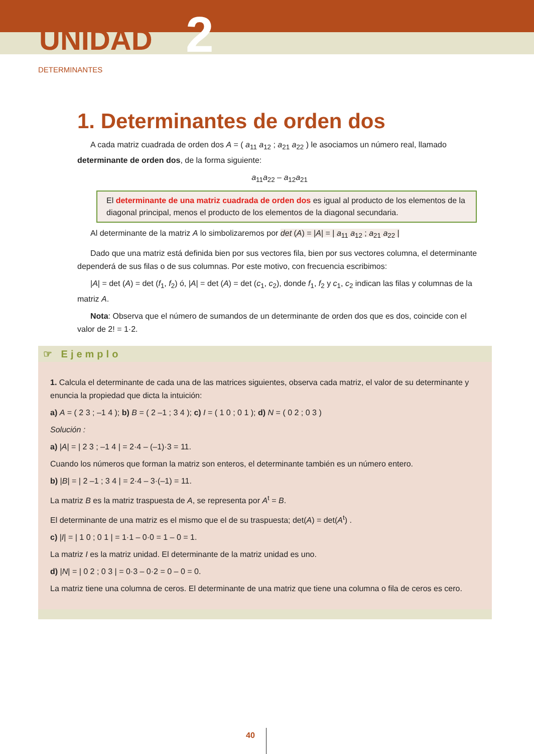UNIDAD 2
DETERMINANTES
1. Determinantes de orden dos
A cada matriz cuadrada de orden dos A = ( a<sub>11</sub> a<sub>12</sub> ; a<sub>21</sub> a<sub>22</sub> ) le asociamos un número real, llamado determinante de orden dos, de la forma siguiente:
a<sub>11</sub>a<sub>22</sub> – a<sub>12</sub>a<sub>21</sub>
El determinante de una matriz cuadrada de orden dos es igual al producto de los elementos de la diagonal principal, menos el producto de los elementos de la diagonal secundaria.
Al determinante de la matriz A lo simbolizaremos por det (A) = |A| = | a<sub>11</sub> a<sub>12</sub> ; a<sub>21</sub> a<sub>22</sub> |
Dado que una matriz está definida bien por sus vectores fila, bien por sus vectores columna, el determinante dependerá de sus filas o de sus columnas. Por este motivo, con frecuencia escribimos:
|A| = det (A) = det (f<sub>1</sub>, f<sub>2</sub>) ó, |A| = det (A) = det (c<sub>1</sub>, c<sub>2</sub>), donde f<sub>1</sub>, f<sub>2</sub> y c<sub>1</sub>, c<sub>2</sub> indican las filas y columnas de la matriz A.
Nota: Observa que el número de sumandos de un determinante de orden dos que es dos, coincide con el valor de 2! = 1·2.
☞ Ejemplo
1. Calcula el determinante de cada una de las matrices siguientes, observa cada matriz, el valor de su determinante y enuncia la propiedad que dicta la intuición:
a) A = ( 2 3 ; –1 4 ); b) B = ( 2 –1 ; 3 4 ); c) I = ( 1 0 ; 0 1 ); d) N = ( 0 2 ; 0 3 )
Solución :
a) |A| = | 2 3 ; –1 4 | = 2·4 – (–1)·3 = 11.
Cuando los números que forman la matriz son enteros, el determinante también es un número entero.
b) |B| = | 2 –1 ; 3 4 | = 2·4 – 3·(–1) = 11.
La matriz B es la matriz traspuesta de A, se representa por A<sup>t</sup> = B.
El determinante de una matriz es el mismo que el de su traspuesta; det(A) = det(A<sup>t</sup>) .
c) |I| = | 1 0 ; 0 1 | = 1·1 – 0·0 = 1 – 0 = 1.
La matriz I es la matriz unidad. El determinante de la matriz unidad es uno.
d) |N| = | 0 2 ; 0 3 | = 0·3 – 0·2 = 0 – 0 = 0.
La matriz tiene una columna de ceros. El determinante de una matriz que tiene una columna o fila de ceros es cero.
40